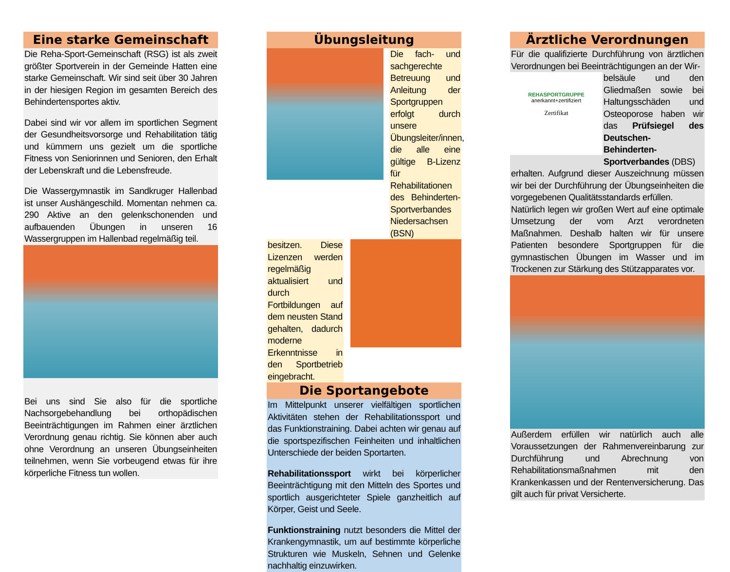Eine starke Gemeinschaft
Die Reha-Sport-Gemeinschaft (RSG) ist als zweit größter Sportverein in der Gemeinde Hatten eine starke Gemeinschaft. Wir sind seit über 30 Jahren in der hiesigen Region im gesamten Bereich des Behindertensportes aktiv.
Dabei sind wir vor allem im sportlichen Segment der Gesundheitsvorsorge und Rehabilitation tätig und kümmern uns gezielt um die sportliche Fitness von Seniorinnen und Senioren, den Erhalt der Lebenskraft und die Lebensfreude.
Die Wassergymnastik im Sandkruger Hallenbad ist unser Aushängeschild. Momentan nehmen ca. 290 Aktive an den gelenkschonenden und aufbauenden Übungen in unseren 16 Wassergruppen im Hallenbad regelmäßig teil.
Bei uns sind Sie also für die sportliche Nachsorgebehandlung bei orthopädischen Beeinträchtigungen im Rahmen einer ärztlichen Verordnung genau richtig. Sie können aber auch ohne Verordnung an unseren Übungseinheiten teilnehmen, wenn Sie vorbeugend etwas für ihre körperliche Fitness tun wollen.
Übungsleitung
Die fach- und sachgerechte Betreuung und Anleitung der Sportgruppen erfolgt durch unsere Übungsleiter/innen, die alle eine gültige B-Lizenz für Rehabilitationen des Behinderten-Sportverbandes Niedersachsen (BSN)
besitzen. Diese Lizenzen werden regelmäßig aktualisiert und durch Fortbildungen auf dem neusten Stand gehalten, dadurch moderne Erkenntnisse in den Sportbetrieb eingebracht.
Die Sportangebote
Im Mittelpunkt unserer vielfältigen sportlichen Aktivitäten stehen der Rehabilitationssport und das Funktionstraining. Dabei achten wir genau auf die sportspezifischen Feinheiten und inhaltlichen Unterschiede der beiden Sportarten.
Rehabilitationssport wirkt bei körperlicher Beeinträchtigung mit den Mitteln des Sportes und sportlich ausgerichteter Spiele ganzheitlich auf Körper, Geist und Seele.
Funktionstraining nutzt besonders die Mittel der Krankengymnastik, um auf bestimmte körperliche Strukturen wie Muskeln, Sehnen und Gelenke nachhaltig einzuwirken.
Ärztliche Verordnungen
Für die qualifizierte Durchführung von ärztlichen Verordnungen bei Beeinträchtigungen an der Wir-
REHASPORTGRUPPE
anerkannt+zertifiziert
Zertifikat
belsäule und den Gliedmaßen sowie bei Haltungsschäden und Osteoporose haben wir das Prüfsiegel des Deutschen-Behinderten-Sportverbandes (DBS)
erhalten. Aufgrund dieser Auszeichnung müssen wir bei der Durchführung der Übungseinheiten die vorgegebenen Qualitätsstandards erfüllen.
Natürlich legen wir großen Wert auf eine optimale Umsetzung der vom Arzt verordneten Maßnahmen. Deshalb halten wir für unsere Patienten besondere Sportgruppen für die gymnastischen Übungen im Wasser und im Trockenen zur Stärkung des Stützapparates vor.
Außerdem erfüllen wir natürlich auch alle Voraussetzungen der Rahmenvereinbarung zur Durchführung und Abrechnung von Rehabilitationsmaßnahmen mit den Krankenkassen und der Rentenversicherung. Das gilt auch für privat Versicherte.